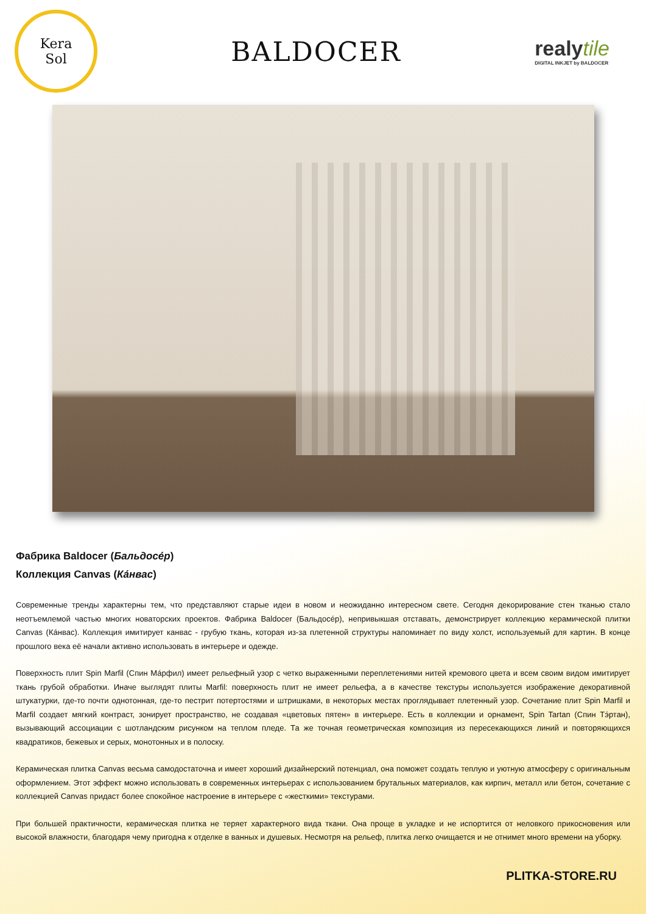Kera
Sol
BALDOCER
realytile
DIGITAL INKJET by BALDOCER
Фабрика Baldocer (Бальдосе́р)
Коллекция Canvas (Ка́нвас)
Современные тренды характерны тем, что представляют старые идеи в новом и неожиданно интересном свете. Сегодня декорирование стен тканью стало неотъемлемой частью многих новаторских проектов. Фабрика Baldocer (Бальдосе́р), непривыкшая отставать, демонстрирует коллекцию керамической плитки Canvas (Ка́нвас). Коллекция имитирует канвас - грубую ткань, которая из-за плетенной структуры напоминает по виду холст, используемый для картин. В конце прошлого века её начали активно использовать в интерьере и одежде.
Поверхность плит Spin Marfil (Спин Ма́рфил) имеет рельефный узор с четко выраженными переплетениями нитей кремового цвета и всем своим видом имитирует ткань грубой обработки. Иначе выглядят плиты Marfil: поверхность плит не имеет рельефа, а в качестве текстуры используется изображение декоративной штукатурки, где-то почти однотонная, где-то пестрит потертостями и штришками, в некоторых местах проглядывает плетенный узор. Сочетание плит Spin Marfil и Marfil создает мягкий контраст, зонирует пространство, не создавая «цветовых пятен» в интерьере. Есть в коллекции и орнамент, Spin Tartan (Спин Тэ́ртан), вызывающий ассоциации с шотландским рисунком на теплом пледе. Та же точная геометрическая композиция из пересекающихся линий и повторяющихся квадратиков, бежевых и серых, монотонных и в полоску.
Керамическая плитка Canvas весьма самодостаточна и имеет хороший дизайнерский потенциал, она поможет создать теплую и уютную атмосферу с оригинальным оформлением. Этот эффект можно использовать в современных интерьерах с использованием брутальных материалов, как кирпич, металл или бетон, сочетание с коллекцией Canvas придаст более спокойное настроение в интерьере с «жесткими» текстурами.
При большей практичности, керамическая плитка не теряет характерного вида ткани. Она проще в укладке и не испортится от неловкого прикосновения или высокой влажности, благодаря чему пригодна к отделке в ванных и душевых. Несмотря на рельеф, плитка легко очищается и не отнимет много времени на уборку.
PLITKA-STORE.RU